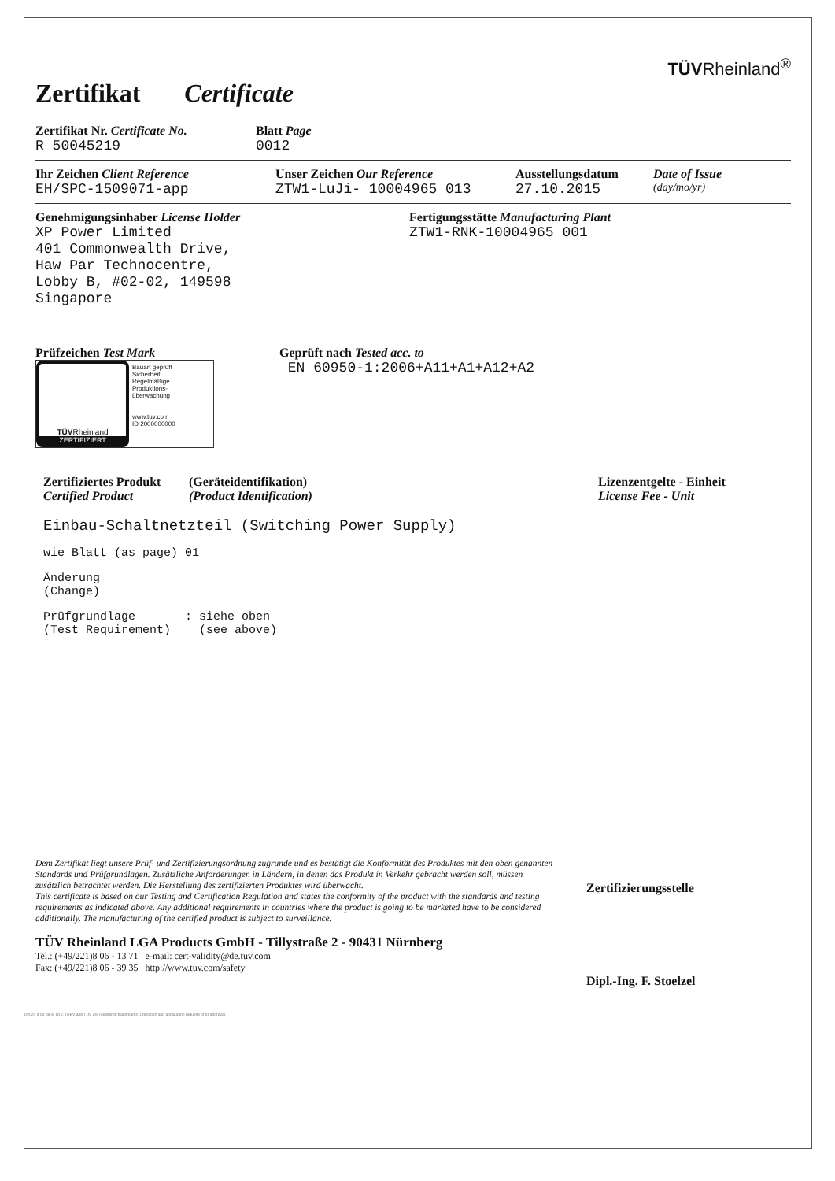Zertifikat Certificate
TÜVRheinland<sup>®</sup>
Zertifikat Nr. Certificate No.
R 50045219
Blatt Page
0012
Ihr Zeichen Client Reference
EH/SPC-1509071-app
Unser Zeichen Our Reference
ZTW1-LuJi- 10004965 013
Ausstellungsdatum
27.10.2015
Date of Issue
(day/mo/yr)
Genehmigungsinhaber License Holder
XP Power Limited
401 Commonwealth Drive,
Haw Par Technocentre,
Lobby B, #02-02, 149598
Singapore
Fertigungsstätte Manufacturing Plant
ZTW1-RNK-10004965 001
Prüfzeichen Test Mark
TÜVRheinland
ZERTIFIZIERT
Bauart geprüft
Sicherheit
Regelmäßige
Produktions-
überwachung
www.tuv.com
ID 2000000000
Geprüft nach Tested acc. to
EN 60950-1:2006+A11+A1+A12+A2
Zertifiziertes Produkt
Certified Product
(Geräteidentifikation)
(Product Identification)
Lizenzentgelte - Einheit
License Fee - Unit
Einbau-Schaltnetzteil (Switching Power Supply)
wie Blatt (as page) 01
Änderung
(Change)
Prüfgrundlage : siehe oben
(Test Requirement) (see above)
Dem Zertifikat liegt unsere Prüf- und Zertifizierungsordnung zugrunde und es bestätigt die Konformität des Produktes mit den oben genannten Standards und Prüfgrundlagen. Zusätzliche Anforderungen in Ländern, in denen das Produkt in Verkehr gebracht werden soll, müssen zusätzlich betrachtet werden. Die Herstellung des zertifizierten Produktes wird überwacht.
This certificate is based on our Testing and Certification Regulation and states the conformity of the product with the standards and testing requirements as indicated above. Any additional requirements in countries where the product is going to be marketed have to be considered additionally. The manufacturing of the certified product is subject to surveillance.
TÜV Rheinland LGA Products GmbH - Tillystraße 2 - 90431 Nürnberg
Tel.: (+49/221)8 06 - 13 71 e-mail: cert-validity@de.tuv.com
Fax: (+49/221)8 06 - 39 35 http://www.tuv.com/safety
Zertifizierungsstelle
Dipl.-Ing. F. Stoelzel
10/020 d 04 08 ® TÜV, TUEV and TUV are registered trademarks. Utilisation and application requires prior approval.